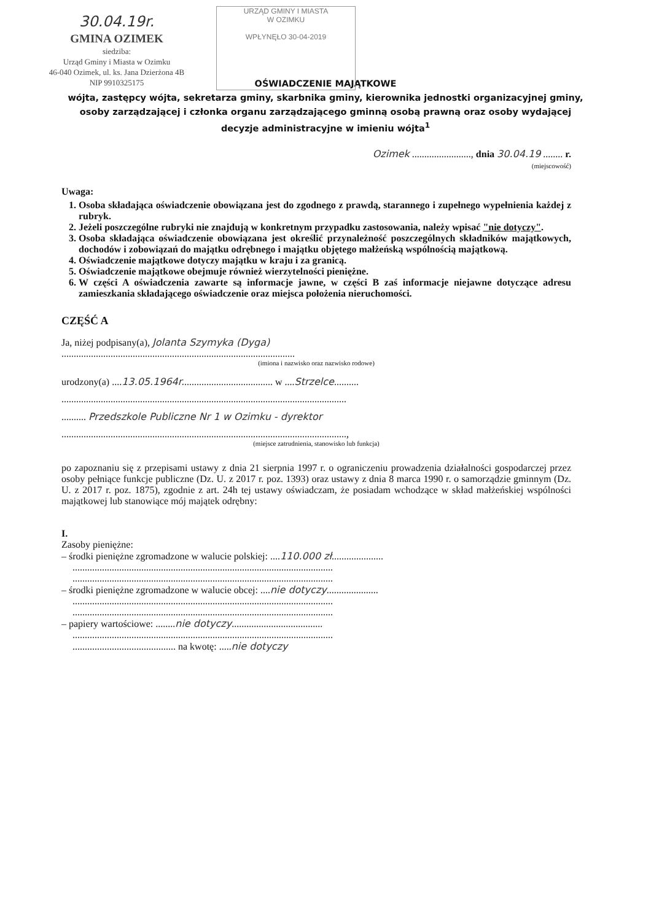30.04.19r.
GMINA OZIMEK
siedziba:
Urząd Gminy i Miasta w Ozimku
46-040 Ozimek, ul. ks. Jana Dzierżona 4B
NIP 9910325175
URZĄD GMINY I MIASTA
W OZIMKU
WPŁYNĘŁO 30-04-2019
OŚWIADCZENIE MAJĄTKOWE
wójta, zastępcy wójta, sekretarza gminy, skarbnika gminy, kierownika jednostki organizacyjnej gminy, osoby zarządzającej i członka organu zarządzającego gminną osobą prawną oraz osoby wydającej decyzje administracyjne w imieniu wójta<sup>1</sup>
Ozimek ........................, dnia 30.04.19 ........ r.
(miejscowość)
Uwaga:
1. Osoba składająca oświadczenie obowiązana jest do zgodnego z prawdą, starannego i zupełnego wypełnienia każdej z rubryk.
2. Jeżeli poszczególne rubryki nie znajdują w konkretnym przypadku zastosowania, należy wpisać "nie dotyczy".
3. Osoba składająca oświadczenie obowiązana jest określić przynależność poszczególnych składników majątkowych, dochodów i zobowiązań do majątku odrębnego i majątku objętego małżeńską wspólnością majątkową.
4. Oświadczenie majątkowe dotyczy majątku w kraju i za granicą.
5. Oświadczenie majątkowe obejmuje również wierzytelności pieniężne.
6. W części A oświadczenia zawarte są informacje jawne, w części B zaś informacje niejawne dotyczące adresu zamieszkania składającego oświadczenie oraz miejsca położenia nieruchomości.
CZĘŚĆ A
Ja, niżej podpisany(a), Jolanta Szymyka (Dyga)
...............................................................................................
(imiona i nazwisko oraz nazwisko rodowe)
urodzony(a) ....13.05.1964r..................................... w ....Strzelce..........
....................................................................................................................
.......... Przedszkole Publiczne Nr 1 w Ozimku - dyrektor
....................................................................................................................,
(miejsce zatrudnienia, stanowisko lub funkcja)
po zapoznaniu się z przepisami ustawy z dnia 21 sierpnia 1997 r. o ograniczeniu prowadzenia działalności gospodarczej przez osoby pełniące funkcje publiczne (Dz. U. z 2017 r. poz. 1393) oraz ustawy z dnia 8 marca 1990 r. o samorządzie gminnym (Dz. U. z 2017 r. poz. 1875), zgodnie z art. 24h tej ustawy oświadczam, że posiadam wchodzące w skład małżeńskiej wspólności majątkowej lub stanowiące mój majątek odrębny:
I.
Zasoby pieniężne:
– środki pieniężne zgromadzone w walucie polskiej: ....110.000 zł.....................
..........................................................................................................
..........................................................................................................
– środki pieniężne zgromadzone w walucie obcej: ....nie dotyczy.....................
..........................................................................................................
..........................................................................................................
– papiery wartościowe: ........nie dotyczy.....................................
..........................................................................................................
.......................................... na kwotę: .....nie dotyczy